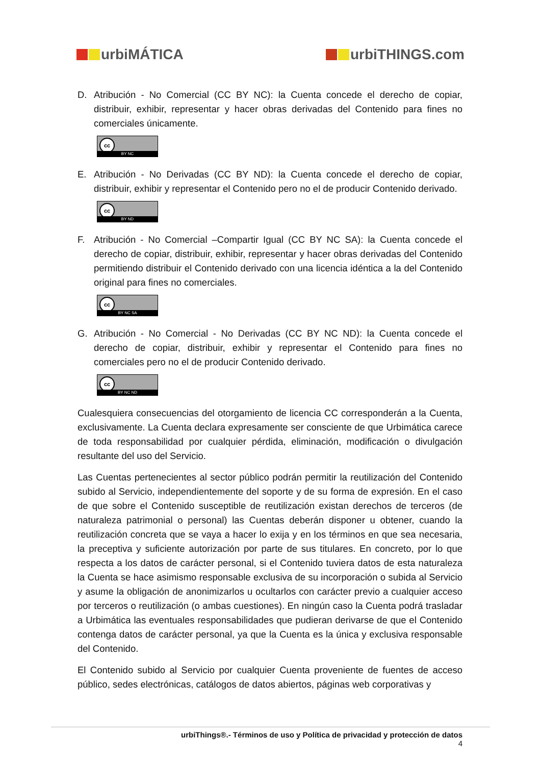urbiMÁTICA urbiTHINGS.com
D. Atribución - No Comercial (CC BY NC): la Cuenta concede el derecho de copiar, distribuir, exhibir, representar y hacer obras derivadas del Contenido para fines no comerciales únicamente.
cc
BY NC
E. Atribución - No Derivadas (CC BY ND): la Cuenta concede el derecho de copiar, distribuir, exhibir y representar el Contenido pero no el de producir Contenido derivado.
cc
BY ND
F. Atribución - No Comercial –Compartir Igual (CC BY NC SA): la Cuenta concede el derecho de copiar, distribuir, exhibir, representar y hacer obras derivadas del Contenido permitiendo distribuir el Contenido derivado con una licencia idéntica a la del Contenido original para fines no comerciales.
cc
BY NC SA
G. Atribución - No Comercial - No Derivadas (CC BY NC ND): la Cuenta concede el derecho de copiar, distribuir, exhibir y representar el Contenido para fines no comerciales pero no el de producir Contenido derivado.
cc
BY NC ND
Cualesquiera consecuencias del otorgamiento de licencia CC corresponderán a la Cuenta, exclusivamente. La Cuenta declara expresamente ser consciente de que Urbimática carece de toda responsabilidad por cualquier pérdida, eliminación, modificación o divulgación resultante del uso del Servicio.
Las Cuentas pertenecientes al sector público podrán permitir la reutilización del Contenido subido al Servicio, independientemente del soporte y de su forma de expresión. En el caso de que sobre el Contenido susceptible de reutilización existan derechos de terceros (de naturaleza patrimonial o personal) las Cuentas deberán disponer u obtener, cuando la reutilización concreta que se vaya a hacer lo exija y en los términos en que sea necesaria, la preceptiva y suficiente autorización por parte de sus titulares. En concreto, por lo que respecta a los datos de carácter personal, si el Contenido tuviera datos de esta naturaleza la Cuenta se hace asimismo responsable exclusiva de su incorporación o subida al Servicio y asume la obligación de anonimizarlos u ocultarlos con carácter previo a cualquier acceso por terceros o reutilización (o ambas cuestiones). En ningún caso la Cuenta podrá trasladar a Urbimática las eventuales responsabilidades que pudieran derivarse de que el Contenido contenga datos de carácter personal, ya que la Cuenta es la única y exclusiva responsable del Contenido.
El Contenido subido al Servicio por cualquier Cuenta proveniente de fuentes de acceso público, sedes electrónicas, catálogos de datos abiertos, páginas web corporativas y
urbiThings®.- Términos de uso y Política de privacidad y protección de datos
4